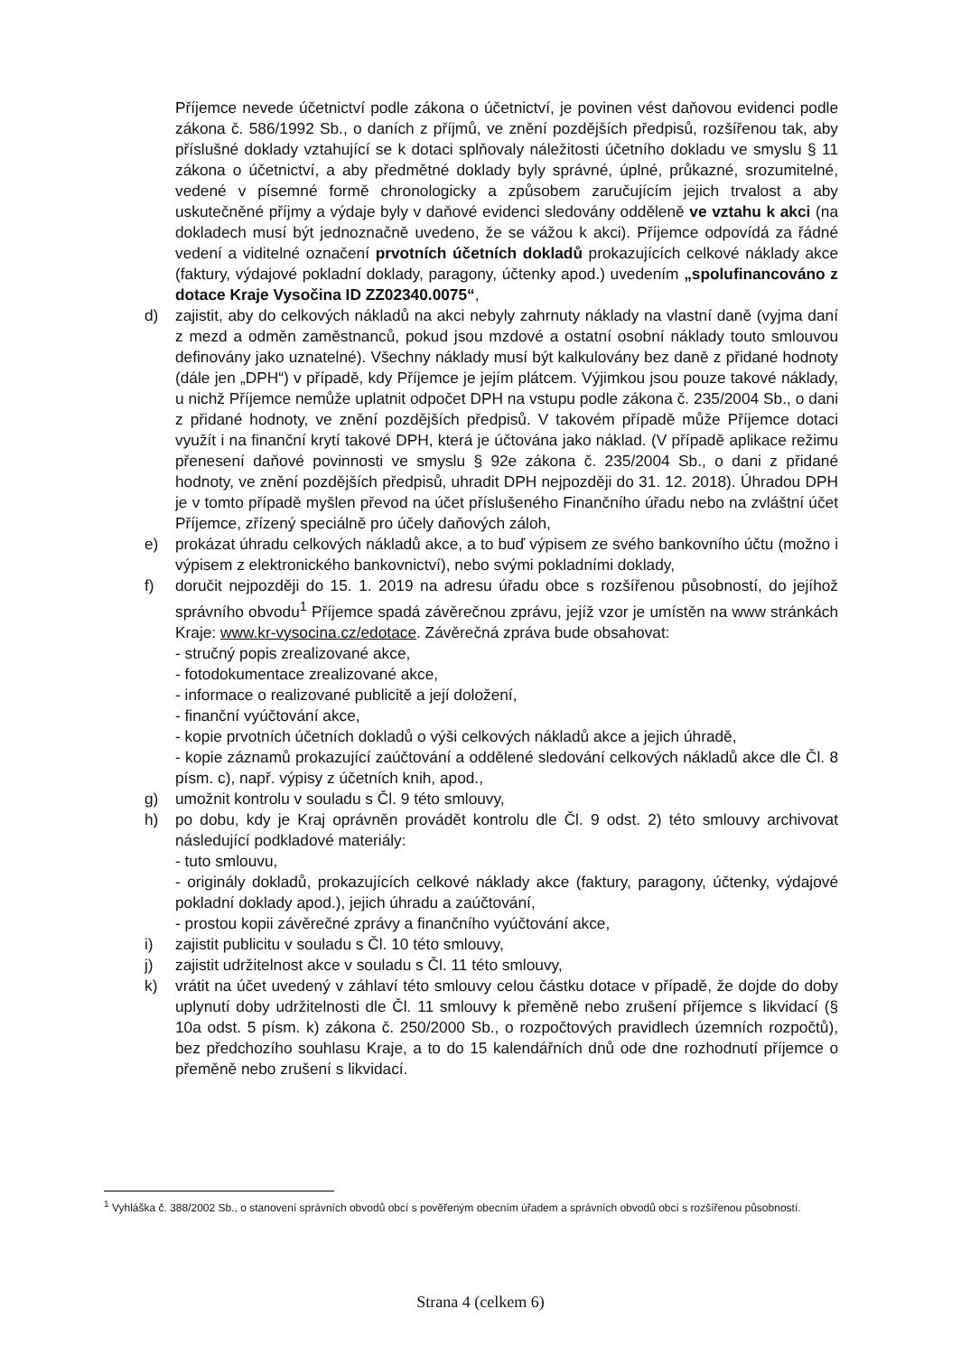Příjemce nevede účetnictví podle zákona o účetnictví, je povinen vést daňovou evidenci podle zákona č. 586/1992 Sb., o daních z příjmů, ve znění pozdějších předpisů, rozšířenou tak, aby příslušné doklady vztahující se k dotaci splňovaly náležitosti účetního dokladu ve smyslu § 11 zákona o účetnictví, a aby předmětné doklady byly správné, úplné, průkazné, srozumitelné, vedené v písemné formě chronologicky a způsobem zaručujícím jejich trvalost a aby uskutečněné příjmy a výdaje byly v daňové evidenci sledovány odděleně ve vztahu k akci (na dokladech musí být jednoznačně uvedeno, že se vážou k akci). Příjemce odpovídá za řádné vedení a viditelné označení prvotních účetních dokladů prokazujících celkové náklady akce (faktury, výdajové pokladní doklady, paragony, účtenky apod.) uvedením „spolufinancováno z dotace Kraje Vysočina ID ZZ02340.0075“,
d) zajistit, aby do celkových nákladů na akci nebyly zahrnuty náklady na vlastní daně (vyjma daní z mezd a odměn zaměstnanců, pokud jsou mzdové a ostatní osobní náklady touto smlouvou definovány jako uznatelné). Všechny náklady musí být kalkulovány bez daně z přidané hodnoty (dále jen „DPH“) v případě, kdy Příjemce je jejím plátcem. Výjimkou jsou pouze takové náklady, u nichž Příjemce nemůže uplatnit odpočet DPH na vstupu podle zákona č. 235/2004 Sb., o dani z přidané hodnoty, ve znění pozdějších předpisů. V takovém případě může Příjemce dotaci využít i na finanční krytí takové DPH, která je účtována jako náklad. (V případě aplikace režimu přenesení daňové povinnosti ve smyslu § 92e zákona č. 235/2004 Sb., o dani z přidané hodnoty, ve znění pozdějších předpisů, uhradit DPH nejpozději do 31. 12. 2018). Úhradou DPH je v tomto případě myšlen převod na účet příslušeného Finančního úřadu nebo na zvláštní účet Příjemce, zřízený speciálně pro účely daňových záloh,
e) prokázat úhradu celkových nákladů akce, a to buď výpisem ze svého bankovního účtu (možno i výpisem z elektronického bankovnictví), nebo svými pokladními doklady,
f) doručit nejpozději do 15. 1. 2019 na adresu úřadu obce s rozšířenou působností, do jejíhož správního obvodu<sup>1</sup> Příjemce spadá závěrečnou zprávu, jejíž vzor je umístěn na www stránkách Kraje: www.kr-vysocina.cz/edotace. Závěrečná zpráva bude obsahovat:
- stručný popis zrealizované akce,
- fotodokumentace zrealizované akce,
- informace o realizované publicitě a její doložení,
- finanční vyúčtování akce,
- kopie prvotních účetních dokladů o výši celkových nákladů akce a jejich úhradě,
- kopie záznamů prokazující zaúčtování a oddělené sledování celkových nákladů akce dle Čl. 8 písm. c), např. výpisy z účetních knih, apod.,
g) umožnit kontrolu v souladu s Čl. 9 této smlouvy,
h) po dobu, kdy je Kraj oprávněn provádět kontrolu dle Čl. 9 odst. 2) této smlouvy archivovat následující podkladové materiály:
- tuto smlouvu,
- originály dokladů, prokazujících celkové náklady akce (faktury, paragony, účtenky, výdajové pokladní doklady apod.), jejich úhradu a zaúčtování,
- prostou kopii závěrečné zprávy a finančního vyúčtování akce,
i) zajistit publicitu v souladu s Čl. 10 této smlouvy,
j) zajistit udržitelnost akce v souladu s Čl. 11 této smlouvy,
k) vrátit na účet uvedený v záhlaví této smlouvy celou částku dotace v případě, že dojde do doby uplynutí doby udržitelnosti dle Čl. 11 smlouvy k přeměně nebo zrušení příjemce s likvidací (§ 10a odst. 5 písm. k) zákona č. 250/2000 Sb., o rozpočtových pravidlech územních rozpočtů), bez předchozího souhlasu Kraje, a to do 15 kalendářních dnů ode dne rozhodnutí příjemce o přeměně nebo zrušení s likvidací.
<sup>1</sup> Vyhláška č. 388/2002 Sb., o stanovení správních obvodů obcí s pověřeným obecním úřadem a správních obvodů obcí s rozšířenou působností.
Strana 4 (celkem 6)